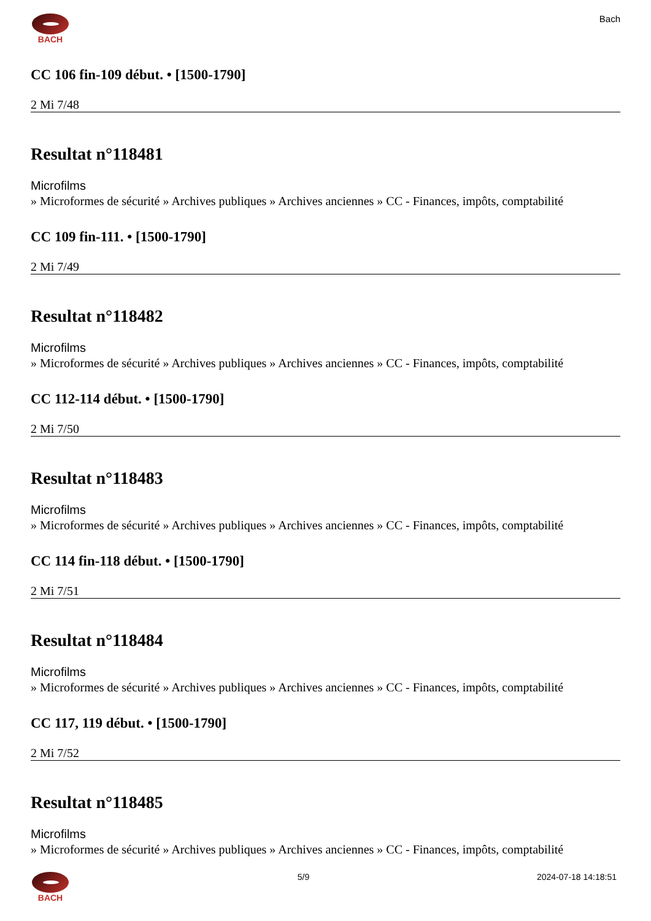BACH Bach
CC 106 fin-109 début. • [1500-1790]
2 Mi 7/48
Resultat n°118481
Microfilms
» Microformes de sécurité » Archives publiques » Archives anciennes » CC - Finances, impôts, comptabilité
CC 109 fin-111. • [1500-1790]
2 Mi 7/49
Resultat n°118482
Microfilms
» Microformes de sécurité » Archives publiques » Archives anciennes » CC - Finances, impôts, comptabilité
CC 112-114 début. • [1500-1790]
2 Mi 7/50
Resultat n°118483
Microfilms
» Microformes de sécurité » Archives publiques » Archives anciennes » CC - Finances, impôts, comptabilité
CC 114 fin-118 début. • [1500-1790]
2 Mi 7/51
Resultat n°118484
Microfilms
» Microformes de sécurité » Archives publiques » Archives anciennes » CC - Finances, impôts, comptabilité
CC 117, 119 début. • [1500-1790]
2 Mi 7/52
Resultat n°118485
Microfilms
» Microformes de sécurité » Archives publiques » Archives anciennes » CC - Finances, impôts, comptabilité
BACH 5/9 2024-07-18 14:18:51